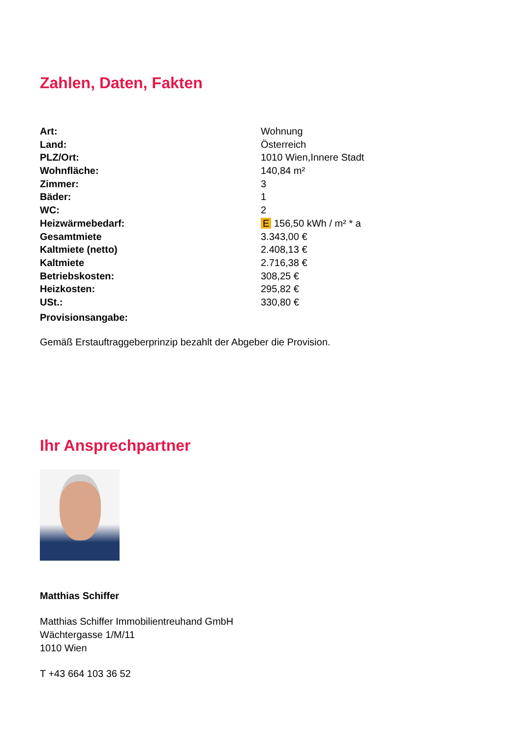Zahlen, Daten, Fakten
| Art: | Wohnung |
| Land: | Österreich |
| PLZ/Ort: | 1010 Wien,Innere Stadt |
| Wohnfläche: | 140,84 m² |
| Zimmer: | 3 |
| Bäder: | 1 |
| WC: | 2 |
| Heizwärmebedarf: | E 156,50 kWh / m² * a |
| Gesamtmiete | 3.343,00 € |
| Kaltmiete (netto) | 2.408,13 € |
| Kaltmiete | 2.716,38 € |
| Betriebskosten: | 308,25 € |
| Heizkosten: | 295,82 € |
| USt.: | 330,80 € |
| Provisionsangabe: | |
Gemäß Erstauftraggeberprinzip bezahlt der Abgeber die Provision.
Ihr Ansprechpartner
Matthias Schiffer
Matthias Schiffer Immobilientreuhand GmbH
Wächtergasse 1/M/11
1010 Wien
T +43 664 103 36 52